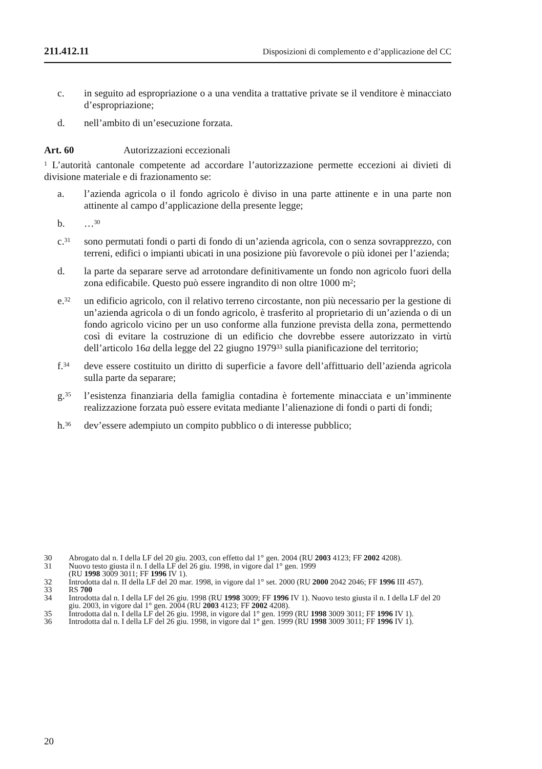211.412.11 Disposizioni di complemento e d’applicazione del CC
c. in seguito ad espropriazione o a una vendita a trattative private se il venditore è minacciato d’espropriazione;
d. nell’ambito di un’esecuzione forzata.
Art. 60 Autorizzazioni eccezionali
<sup>1</sup> L’autorità cantonale competente ad accordare l’autorizzazione permette eccezioni ai divieti di divisione materiale e di frazionamento se:
a. l’azienda agricola o il fondo agricolo è diviso in una parte attinente e in una parte non attinente al campo d’applicazione della presente legge;
b. …<sup>30</sup>
c.<sup>31</sup>
sono permutati fondi o parti di fondo di un’azienda agricola, con o senza sovrapprezzo, con terreni, edifici o impianti ubicati in una posizione più favorevole o più idonei per l’azienda;
d. la parte da separare serve ad arrotondare definitivamente un fondo non agricolo fuori della zona edificabile. Questo può essere ingrandito di non oltre 1000 m<sup>2</sup>;
e.<sup>32</sup>
un edificio agricolo, con il relativo terreno circostante, non più necessario per la gestione di un’azienda agricola o di un fondo agricolo, è trasferito al proprietario di un’azienda o di un fondo agricolo vicino per un uso conforme alla funzione prevista della zona, permettendo così di evitare la costruzione di un edificio che dovrebbe essere autorizzato in virtù dell’articolo 16a della legge del 22 giugno 1979<sup>33</sup> sulla pianificazione del territorio;
f.<sup>34</sup>
deve essere costituito un diritto di superficie a favore dell’affittuario dell’azienda agricola sulla parte da separare;
g.<sup>35</sup>
l’esistenza finanziaria della famiglia contadina è fortemente minacciata e un’imminente realizzazione forzata può essere evitata mediante l’alienazione di fondi o parti di fondi;
h.<sup>36</sup>
dev’essere adempiuto un compito pubblico o di interesse pubblico;
30 Abrogato dal n. I della LF del 20 giu. 2003, con effetto dal 1° gen. 2004 (RU 2003 4123; FF 2002 4208).
31 Nuovo testo giusta il n. I della LF del 26 giu. 1998, in vigore dal 1° gen. 1999
(RU 1998 3009 3011; FF 1996 IV 1).
32 Introdotta dal n. II della LF del 20 mar. 1998, in vigore dal 1° set. 2000 (RU 2000 2042 2046; FF 1996 III 457).
33 RS 700
34 Introdotta dal n. I della LF del 26 giu. 1998 (RU 1998 3009; FF 1996 IV 1). Nuovo testo giusta il n. I della LF del 20 giu. 2003, in vigore dal 1° gen. 2004 (RU 2003 4123; FF 2002 4208).
35 Introdotta dal n. I della LF del 26 giu. 1998, in vigore dal 1° gen. 1999 (RU 1998 3009 3011; FF 1996 IV 1).
36 Introdotta dal n. I della LF del 26 giu. 1998, in vigore dal 1° gen. 1999 (RU 1998 3009 3011; FF 1996 IV 1).
20